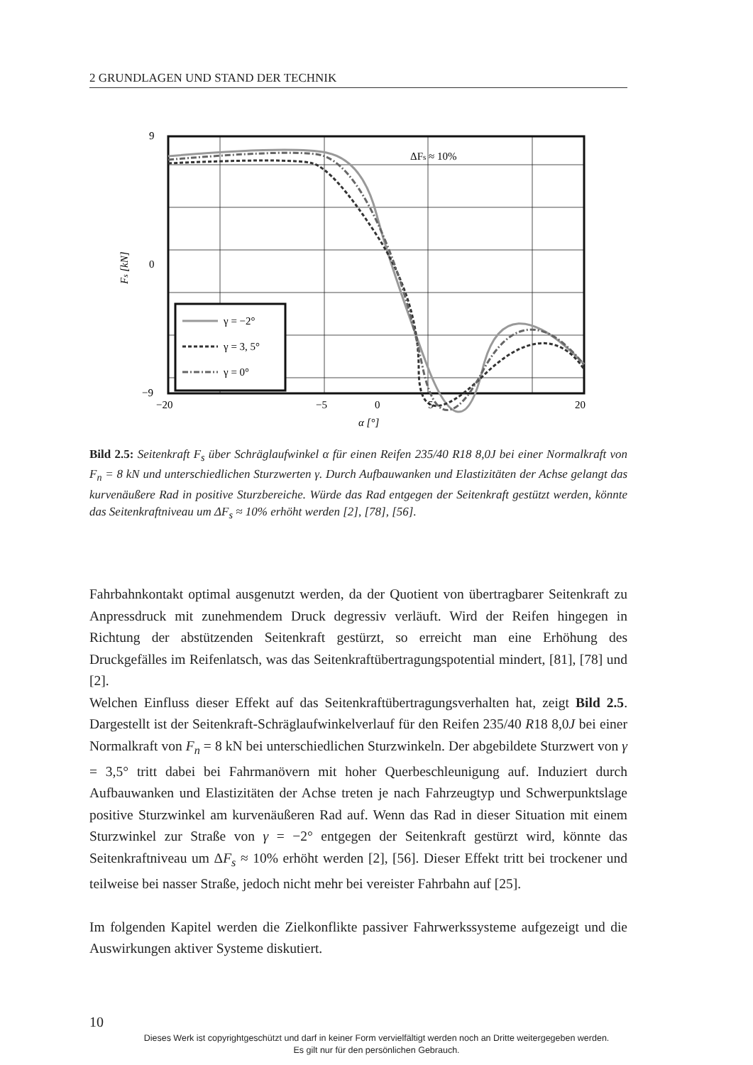2 GRUNDLAGEN UND STAND DER TECHNIK
ΔFs ≈ 10%
γ = −2°
γ = 3, 5°
γ = 0°
9
0
−9
−20
−5
0
5
20
α [°]
Fs [kN]
Bild 2.5: Seitenkraft F<sub>s</sub> über Schräglaufwinkel α für einen Reifen 235/40 R18 8,0J bei einer Normalkraft von F<sub>n</sub> = 8 kN und unterschiedlichen Sturzwerten γ. Durch Aufbauwanken und Elastizitäten der Achse gelangt das kurvenäußere Rad in positive Sturzbereiche. Würde das Rad entgegen der Seitenkraft gestützt werden, könnte das Seitenkraftniveau um ΔF<sub>s</sub> ≈ 10% erhöht werden [2], [78], [56].
Fahrbahnkontakt optimal ausgenutzt werden, da der Quotient von übertragbarer Seitenkraft zu Anpressdruck mit zunehmendem Druck degressiv verläuft. Wird der Reifen hingegen in Richtung der abstützenden Seitenkraft gestürzt, so erreicht man eine Erhöhung des Druckgefälles im Reifenlatsch, was das Seitenkraftübertragungspotential mindert, [81], [78] und [2].
Welchen Einfluss dieser Effekt auf das Seitenkraftübertragungsverhalten hat, zeigt Bild 2.5. Dargestellt ist der Seitenkraft-Schräglaufwinkelverlauf für den Reifen 235/40 R18 8,0J bei einer Normalkraft von F<sub>n</sub> = 8 kN bei unterschiedlichen Sturzwinkeln. Der abgebildete Sturzwert von γ = 3,5° tritt dabei bei Fahrmanövern mit hoher Querbeschleunigung auf. Induziert durch Aufbauwanken und Elastizitäten der Achse treten je nach Fahrzeugtyp und Schwerpunktslage positive Sturzwinkel am kurvenäußeren Rad auf. Wenn das Rad in dieser Situation mit einem Sturzwinkel zur Straße von γ = −2° entgegen der Seitenkraft gestürzt wird, könnte das Seitenkraftniveau um ΔF<sub>s</sub> ≈ 10% erhöht werden [2], [56]. Dieser Effekt tritt bei trockener und teilweise bei nasser Straße, jedoch nicht mehr bei vereister Fahrbahn auf [25].
Im folgenden Kapitel werden die Zielkonflikte passiver Fahrwerkssysteme aufgezeigt und die Auswirkungen aktiver Systeme diskutiert.
10
Dieses Werk ist copyrightgeschützt und darf in keiner Form vervielfältigt werden noch an Dritte weitergegeben werden.
Es gilt nur für den persönlichen Gebrauch.